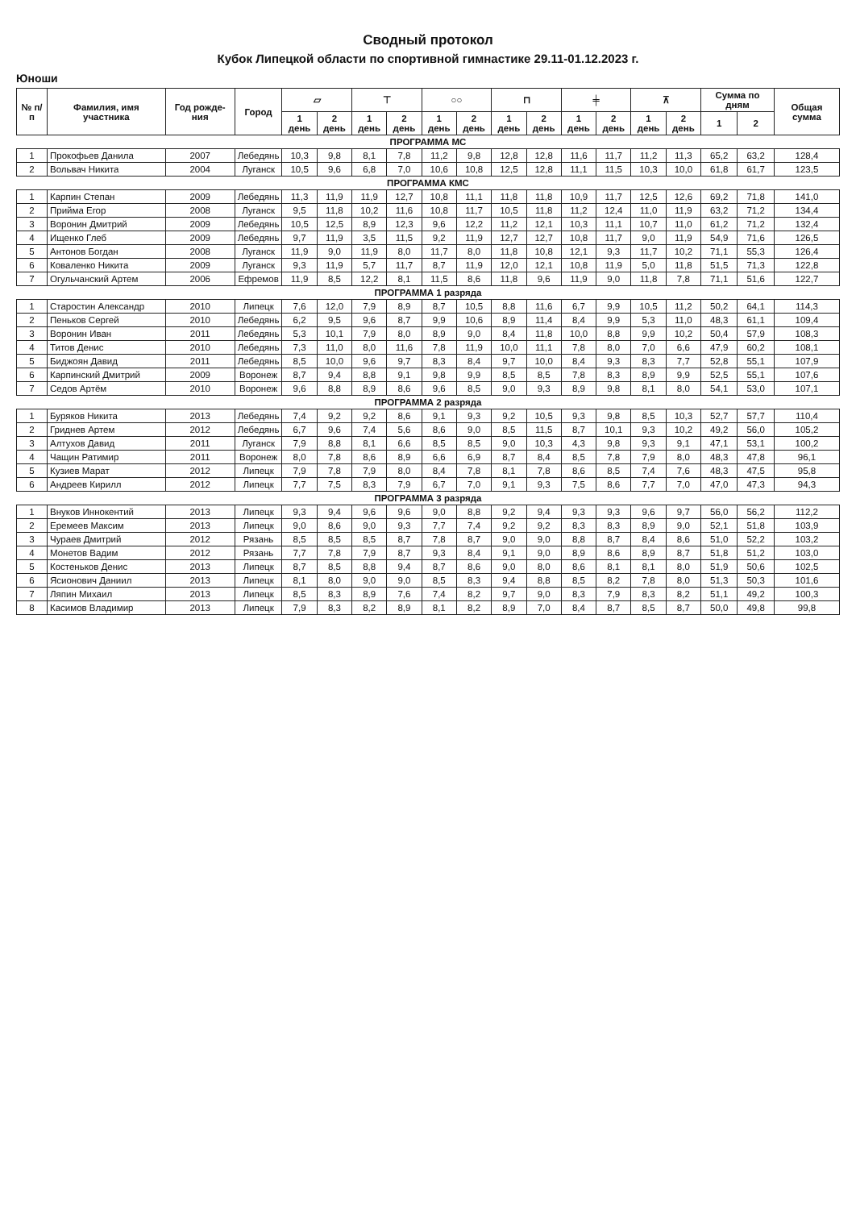Сводный протокол
Кубок Липецкой области по спортивной гимнастике 29.11-01.12.2023 г.
Юноши
| № п/п | Фамилия, имя участника | Год рожде-ния | Город | ▱ | | ⊤ | | ○○ | | ⊓ | | ╪ | | ⊼ | | Сумма по дням | | Общая сумма |
| --- | --- | --- | --- | --- | --- | --- | --- | --- | --- | --- | --- | --- | --- | --- | --- | --- | --- | --- |
| | | | | 1 день | 2 день | 1 день | 2 день | 1 день | 2 день | 1 день | 2 день | 1 день | 2 день | 1 день | 2 день | 1 | 2 | |
| ПРОГРАММА МС | | | | | | | | | | | | | | | | | | |
| 1 | Прокофьев Данила | 2007 | Лебедянь | 10,3 | 9,8 | 8,1 | 7,8 | 11,2 | 9,8 | 12,8 | 12,8 | 11,6 | 11,7 | 11,2 | 11,3 | 65,2 | 63,2 | 128,4 |
| 2 | Вольвач Никита | 2004 | Луганск | 10,5 | 9,6 | 6,8 | 7,0 | 10,6 | 10,8 | 12,5 | 12,8 | 11,1 | 11,5 | 10,3 | 10,0 | 61,8 | 61,7 | 123,5 |
| ПРОГРАММА КМС | | | | | | | | | | | | | | | | | | |
| 1 | Карпин Степан | 2009 | Лебедянь | 11,3 | 11,9 | 11,9 | 12,7 | 10,8 | 11,1 | 11,8 | 11,8 | 10,9 | 11,7 | 12,5 | 12,6 | 69,2 | 71,8 | 141,0 |
| 2 | Прийма Егор | 2008 | Луганск | 9,5 | 11,8 | 10,2 | 11,6 | 10,8 | 11,7 | 10,5 | 11,8 | 11,2 | 12,4 | 11,0 | 11,9 | 63,2 | 71,2 | 134,4 |
| 3 | Воронин Дмитрий | 2009 | Лебедянь | 10,5 | 12,5 | 8,9 | 12,3 | 9,6 | 12,2 | 11,2 | 12,1 | 10,3 | 11,1 | 10,7 | 11,0 | 61,2 | 71,2 | 132,4 |
| 4 | Ищенко Глеб | 2009 | Лебедянь | 9,7 | 11,9 | 3,5 | 11,5 | 9,2 | 11,9 | 12,7 | 12,7 | 10,8 | 11,7 | 9,0 | 11,9 | 54,9 | 71,6 | 126,5 |
| 5 | Антонов Богдан | 2008 | Луганск | 11,9 | 9,0 | 11,9 | 8,0 | 11,7 | 8,0 | 11,8 | 10,8 | 12,1 | 9,3 | 11,7 | 10,2 | 71,1 | 55,3 | 126,4 |
| 6 | Коваленко Никита | 2009 | Луганск | 9,3 | 11,9 | 5,7 | 11,7 | 8,7 | 11,9 | 12,0 | 12,1 | 10,8 | 11,9 | 5,0 | 11,8 | 51,5 | 71,3 | 122,8 |
| 7 | Огульчанский Артем | 2006 | Ефремов | 11,9 | 8,5 | 12,2 | 8,1 | 11,5 | 8,6 | 11,8 | 9,6 | 11,9 | 9,0 | 11,8 | 7,8 | 71,1 | 51,6 | 122,7 |
| ПРОГРАММА 1 разряда | | | | | | | | | | | | | | | | | | |
| 1 | Старостин Александр | 2010 | Липецк | 7,6 | 12,0 | 7,9 | 8,9 | 8,7 | 10,5 | 8,8 | 11,6 | 6,7 | 9,9 | 10,5 | 11,2 | 50,2 | 64,1 | 114,3 |
| 2 | Пеньков Сергей | 2010 | Лебедянь | 6,2 | 9,5 | 9,6 | 8,7 | 9,9 | 10,6 | 8,9 | 11,4 | 8,4 | 9,9 | 5,3 | 11,0 | 48,3 | 61,1 | 109,4 |
| 3 | Воронин Иван | 2011 | Лебедянь | 5,3 | 10,1 | 7,9 | 8,0 | 8,9 | 9,0 | 8,4 | 11,8 | 10,0 | 8,8 | 9,9 | 10,2 | 50,4 | 57,9 | 108,3 |
| 4 | Титов Денис | 2010 | Лебедянь | 7,3 | 11,0 | 8,0 | 11,6 | 7,8 | 11,9 | 10,0 | 11,1 | 7,8 | 8,0 | 7,0 | 6,6 | 47,9 | 60,2 | 108,1 |
| 5 | Биджоян Давид | 2011 | Лебедянь | 8,5 | 10,0 | 9,6 | 9,7 | 8,3 | 8,4 | 9,7 | 10,0 | 8,4 | 9,3 | 8,3 | 7,7 | 52,8 | 55,1 | 107,9 |
| 6 | Карпинский Дмитрий | 2009 | Воронеж | 8,7 | 9,4 | 8,8 | 9,1 | 9,8 | 9,9 | 8,5 | 8,5 | 7,8 | 8,3 | 8,9 | 9,9 | 52,5 | 55,1 | 107,6 |
| 7 | Седов Артём | 2010 | Воронеж | 9,6 | 8,8 | 8,9 | 8,6 | 9,6 | 8,5 | 9,0 | 9,3 | 8,9 | 9,8 | 8,1 | 8,0 | 54,1 | 53,0 | 107,1 |
| ПРОГРАММА 2 разряда | | | | | | | | | | | | | | | | | | |
| 1 | Буряков Никита | 2013 | Лебедянь | 7,4 | 9,2 | 9,2 | 8,6 | 9,1 | 9,3 | 9,2 | 10,5 | 9,3 | 9,8 | 8,5 | 10,3 | 52,7 | 57,7 | 110,4 |
| 2 | Гриднев Артем | 2012 | Лебедянь | 6,7 | 9,6 | 7,4 | 5,6 | 8,6 | 9,0 | 8,5 | 11,5 | 8,7 | 10,1 | 9,3 | 10,2 | 49,2 | 56,0 | 105,2 |
| 3 | Алтухов Давид | 2011 | Луганск | 7,9 | 8,8 | 8,1 | 6,6 | 8,5 | 8,5 | 9,0 | 10,3 | 4,3 | 9,8 | 9,3 | 9,1 | 47,1 | 53,1 | 100,2 |
| 4 | Чащин Ратимир | 2011 | Воронеж | 8,0 | 7,8 | 8,6 | 8,9 | 6,6 | 6,9 | 8,7 | 8,4 | 8,5 | 7,8 | 7,9 | 8,0 | 48,3 | 47,8 | 96,1 |
| 5 | Кузиев Марат | 2012 | Липецк | 7,9 | 7,8 | 7,9 | 8,0 | 8,4 | 7,8 | 8,1 | 7,8 | 8,6 | 8,5 | 7,4 | 7,6 | 48,3 | 47,5 | 95,8 |
| 6 | Андреев Кирилл | 2012 | Липецк | 7,7 | 7,5 | 8,3 | 7,9 | 6,7 | 7,0 | 9,1 | 9,3 | 7,5 | 8,6 | 7,7 | 7,0 | 47,0 | 47,3 | 94,3 |
| ПРОГРАММА 3 разряда | | | | | | | | | | | | | | | | | | |
| 1 | Внуков Иннокентий | 2013 | Липецк | 9,3 | 9,4 | 9,6 | 9,6 | 9,0 | 8,8 | 9,2 | 9,4 | 9,3 | 9,3 | 9,6 | 9,7 | 56,0 | 56,2 | 112,2 |
| 2 | Еремеев Максим | 2013 | Липецк | 9,0 | 8,6 | 9,0 | 9,3 | 7,7 | 7,4 | 9,2 | 9,2 | 8,3 | 8,3 | 8,9 | 9,0 | 52,1 | 51,8 | 103,9 |
| 3 | Чураев Дмитрий | 2012 | Рязань | 8,5 | 8,5 | 8,5 | 8,7 | 7,8 | 8,7 | 9,0 | 9,0 | 8,8 | 8,7 | 8,4 | 8,6 | 51,0 | 52,2 | 103,2 |
| 4 | Монетов Вадим | 2012 | Рязань | 7,7 | 7,8 | 7,9 | 8,7 | 9,3 | 8,4 | 9,1 | 9,0 | 8,9 | 8,6 | 8,9 | 8,7 | 51,8 | 51,2 | 103,0 |
| 5 | Костеньков Денис | 2013 | Липецк | 8,7 | 8,5 | 8,8 | 9,4 | 8,7 | 8,6 | 9,0 | 8,0 | 8,6 | 8,1 | 8,1 | 8,0 | 51,9 | 50,6 | 102,5 |
| 6 | Ясионович Даниил | 2013 | Липецк | 8,1 | 8,0 | 9,0 | 9,0 | 8,5 | 8,3 | 9,4 | 8,8 | 8,5 | 8,2 | 7,8 | 8,0 | 51,3 | 50,3 | 101,6 |
| 7 | Ляпин Михаил | 2013 | Липецк | 8,5 | 8,3 | 8,9 | 7,6 | 7,4 | 8,2 | 9,7 | 9,0 | 8,3 | 7,9 | 8,3 | 8,2 | 51,1 | 49,2 | 100,3 |
| 8 | Касимов Владимир | 2013 | Липецк | 7,9 | 8,3 | 8,2 | 8,9 | 8,1 | 8,2 | 8,9 | 7,0 | 8,4 | 8,7 | 8,5 | 8,7 | 50,0 | 49,8 | 99,8 |